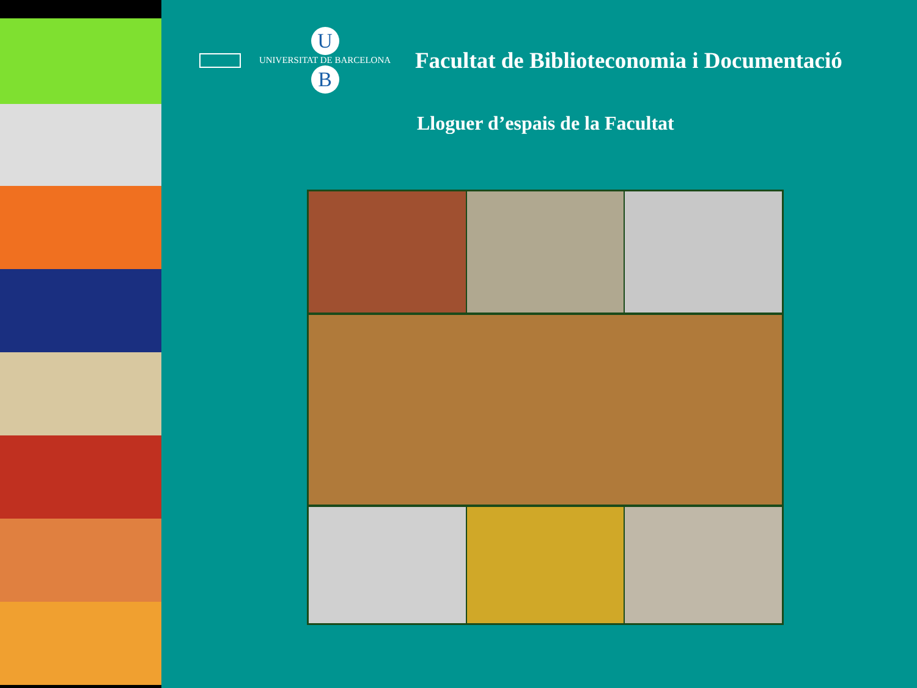U
UNIVERSITAT DE BARCELONA
B
Facultat de Biblioteconomia i Documentació
Lloguer d’espais de la Facultat